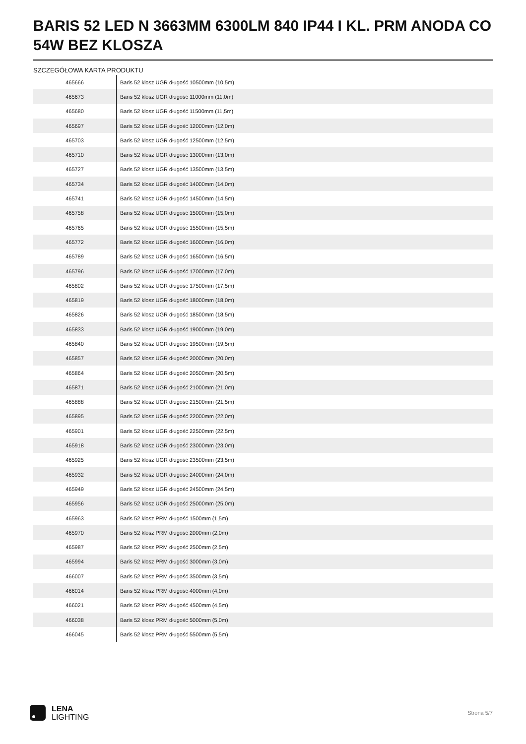BARIS 52 LED N 3663MM 6300LM 840 IP44 I KL. PRM ANODA CO 54W BEZ KLOSZA
SZCZEGÓŁOWA KARTA PRODUKTU
| 465666 | Baris 52 klosz UGR długość 10500mm (10,5m) |
| 465673 | Baris 52 klosz UGR długość 11000mm (11,0m) |
| 465680 | Baris 52 klosz UGR długość 11500mm (11,5m) |
| 465697 | Baris 52 klosz UGR długość 12000mm (12,0m) |
| 465703 | Baris 52 klosz UGR długość 12500mm (12,5m) |
| 465710 | Baris 52 klosz UGR długość 13000mm (13,0m) |
| 465727 | Baris 52 klosz UGR długość 13500mm (13,5m) |
| 465734 | Baris 52 klosz UGR długość 14000mm (14,0m) |
| 465741 | Baris 52 klosz UGR długość 14500mm (14,5m) |
| 465758 | Baris 52 klosz UGR długość 15000mm (15,0m) |
| 465765 | Baris 52 klosz UGR długość 15500mm (15,5m) |
| 465772 | Baris 52 klosz UGR długość 16000mm (16,0m) |
| 465789 | Baris 52 klosz UGR długość 16500mm (16,5m) |
| 465796 | Baris 52 klosz UGR długość 17000mm (17,0m) |
| 465802 | Baris 52 klosz UGR długość 17500mm (17,5m) |
| 465819 | Baris 52 klosz UGR długość 18000mm (18,0m) |
| 465826 | Baris 52 klosz UGR długość 18500mm (18,5m) |
| 465833 | Baris 52 klosz UGR długość 19000mm (19,0m) |
| 465840 | Baris 52 klosz UGR długość 19500mm (19,5m) |
| 465857 | Baris 52 klosz UGR długość 20000mm (20,0m) |
| 465864 | Baris 52 klosz UGR długość 20500mm (20,5m) |
| 465871 | Baris 52 klosz UGR długość 21000mm (21,0m) |
| 465888 | Baris 52 klosz UGR długość 21500mm (21,5m) |
| 465895 | Baris 52 klosz UGR długość 22000mm (22,0m) |
| 465901 | Baris 52 klosz UGR długość 22500mm (22,5m) |
| 465918 | Baris 52 klosz UGR długość 23000mm (23,0m) |
| 465925 | Baris 52 klosz UGR długość 23500mm (23,5m) |
| 465932 | Baris 52 klosz UGR długość 24000mm (24,0m) |
| 465949 | Baris 52 klosz UGR długość 24500mm (24,5m) |
| 465956 | Baris 52 klosz UGR długość 25000mm (25,0m) |
| 465963 | Baris 52 klosz PRM długość 1500mm (1,5m) |
| 465970 | Baris 52 klosz PRM długość 2000mm (2,0m) |
| 465987 | Baris 52 klosz PRM długość 2500mm (2,5m) |
| 465994 | Baris 52 klosz PRM długość 3000mm (3,0m) |
| 466007 | Baris 52 klosz PRM długość 3500mm (3,5m) |
| 466014 | Baris 52 klosz PRM długość 4000mm (4,0m) |
| 466021 | Baris 52 klosz PRM długość 4500mm (4,5m) |
| 466038 | Baris 52 klosz PRM długość 5000mm (5,0m) |
| 466045 | Baris 52 klosz PRM długość 5500mm (5,5m) |
LENA
LIGHTING
Strona 5/7